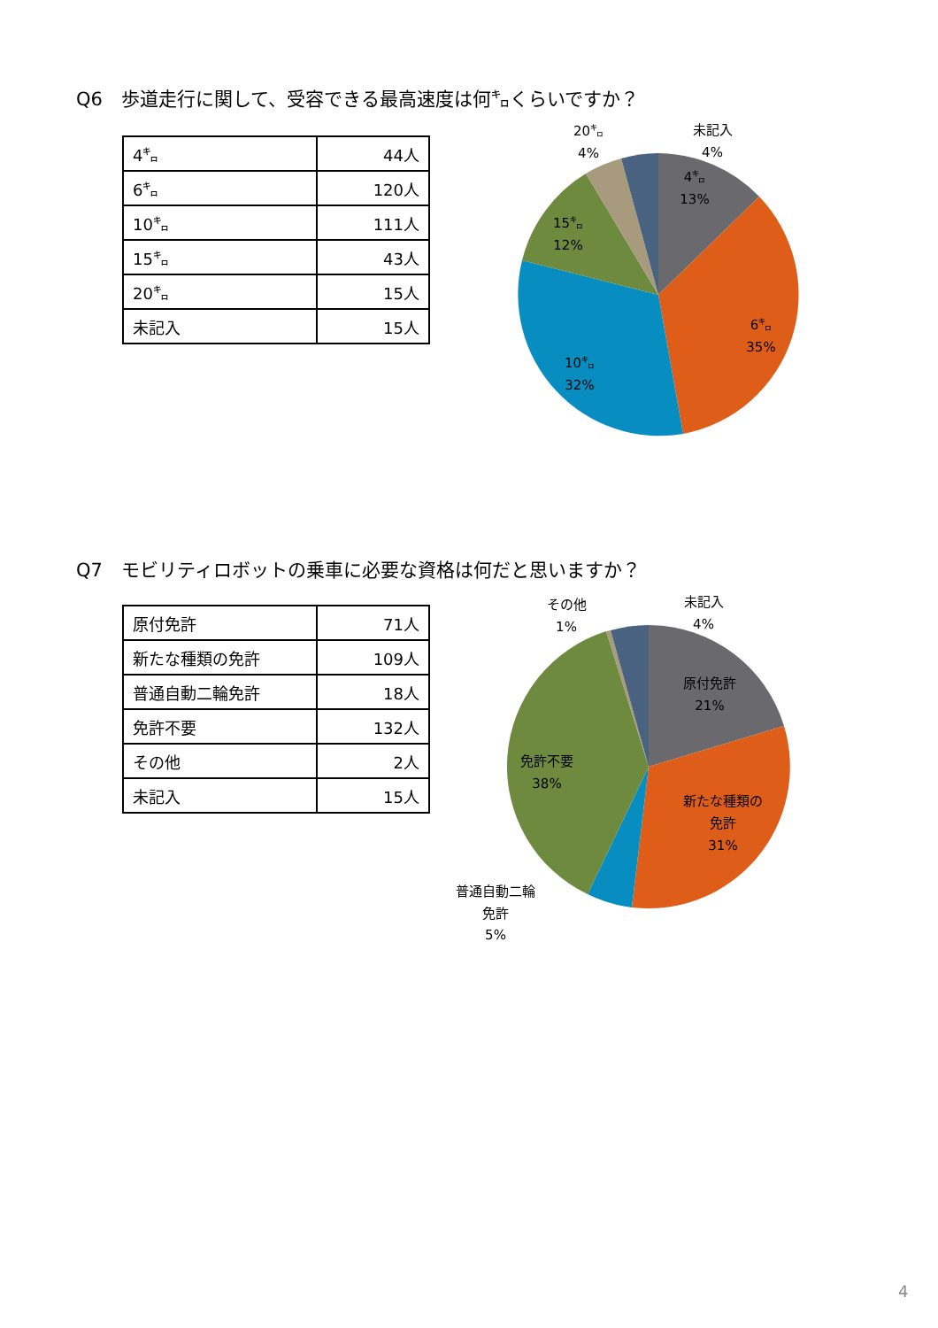Q6　歩道走行に関して、受容できる最高速度は何㌔くらいですか？
| 4㌔ | 44人 |
| 6㌔ | 120人 |
| 10㌔ | 111人 |
| 15㌔ | 43人 |
| 20㌔ | 15人 |
| 未記入 | 15人 |
4㌔
13%
6㌔
35%
10㌔
32%
15㌔
12%
20㌔
4%
未記入
4%
Q7　モビリティロボットの乗車に必要な資格は何だと思いますか？
| 原付免許 | 71人 |
| 新たな種類の免許 | 109人 |
| 普通自動二輪免許 | 18人 |
| 免許不要 | 132人 |
| その他 | 2人 |
| 未記入 | 15人 |
原付免許
21%
新たな種類の
免許
31%
免許不要
38%
その他
1%
未記入
4%
普通自動二輪
免許
5%
4